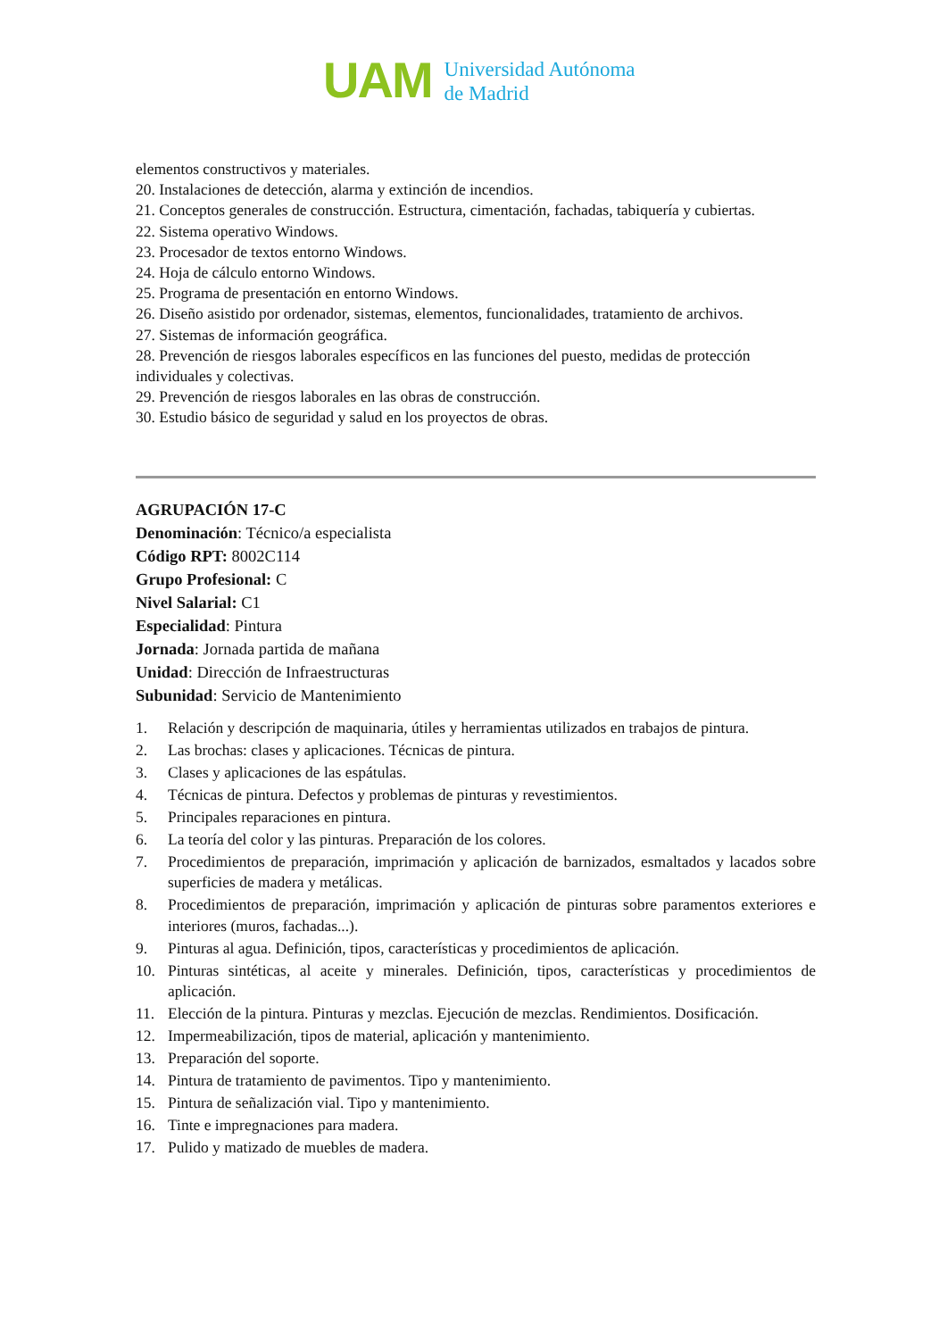UAM
Universidad Autónoma
de Madrid
elementos constructivos y materiales.
20. Instalaciones de detección, alarma y extinción de incendios.
21. Conceptos generales de construcción. Estructura, cimentación, fachadas, tabiquería y cubiertas.
22. Sistema operativo Windows.
23. Procesador de textos entorno Windows.
24. Hoja de cálculo entorno Windows.
25. Programa de presentación en entorno Windows.
26. Diseño asistido por ordenador, sistemas, elementos, funcionalidades, tratamiento de archivos.
27. Sistemas de información geográfica.
28. Prevención de riesgos laborales específicos en las funciones del puesto, medidas de protección individuales y colectivas.
29. Prevención de riesgos laborales en las obras de construcción.
30. Estudio básico de seguridad y salud en los proyectos de obras.
AGRUPACIÓN 17-C
Denominación: Técnico/a especialista
Código RPT: 8002C114
Grupo Profesional: C
Nivel Salarial: C1
Especialidad: Pintura
Jornada: Jornada partida de mañana
Unidad: Dirección de Infraestructuras
Subunidad: Servicio de Mantenimiento
1. Relación y descripción de maquinaria, útiles y herramientas utilizados en trabajos de pintura.
2. Las brochas: clases y aplicaciones. Técnicas de pintura.
3. Clases y aplicaciones de las espátulas.
4. Técnicas de pintura. Defectos y problemas de pinturas y revestimientos.
5. Principales reparaciones en pintura.
6. La teoría del color y las pinturas. Preparación de los colores.
7. Procedimientos de preparación, imprimación y aplicación de barnizados, esmaltados y lacados sobre superficies de madera y metálicas.
8. Procedimientos de preparación, imprimación y aplicación de pinturas sobre paramentos exteriores e interiores (muros, fachadas...).
9. Pinturas al agua. Definición, tipos, características y procedimientos de aplicación.
10. Pinturas sintéticas, al aceite y minerales. Definición, tipos, características y procedimientos de aplicación.
11. Elección de la pintura. Pinturas y mezclas. Ejecución de mezclas. Rendimientos. Dosificación.
12. Impermeabilización, tipos de material, aplicación y mantenimiento.
13. Preparación del soporte.
14. Pintura de tratamiento de pavimentos. Tipo y mantenimiento.
15. Pintura de señalización vial. Tipo y mantenimiento.
16. Tinte e impregnaciones para madera.
17. Pulido y matizado de muebles de madera.